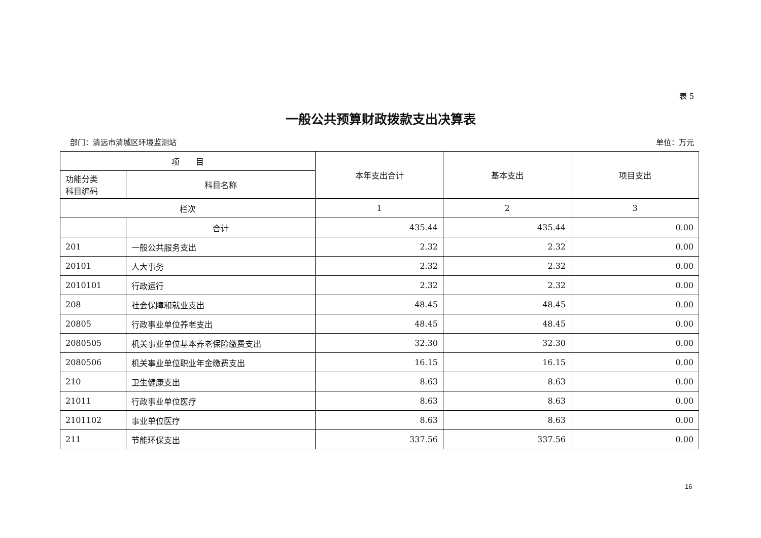表 5
一般公共预算财政拨款支出决算表
部门：清远市清城区环境监测站 单位：万元
| 项 目 | | 本年支出合计 | 基本支出 | 项目支出 |
| --- | --- | --- | --- | --- |
| 功能分类 科目编码 | 科目名称 | | | |
| 栏次 | | 1 | 2 | 3 |
| | 合计 | 435.44 | 435.44 | 0.00 |
| 201 | 一般公共服务支出 | 2.32 | 2.32 | 0.00 |
| 20101 | 人大事务 | 2.32 | 2.32 | 0.00 |
| 2010101 | 行政运行 | 2.32 | 2.32 | 0.00 |
| 208 | 社会保障和就业支出 | 48.45 | 48.45 | 0.00 |
| 20805 | 行政事业单位养老支出 | 48.45 | 48.45 | 0.00 |
| 2080505 | 机关事业单位基本养老保险缴费支出 | 32.30 | 32.30 | 0.00 |
| 2080506 | 机关事业单位职业年金缴费支出 | 16.15 | 16.15 | 0.00 |
| 210 | 卫生健康支出 | 8.63 | 8.63 | 0.00 |
| 21011 | 行政事业单位医疗 | 8.63 | 8.63 | 0.00 |
| 2101102 | 事业单位医疗 | 8.63 | 8.63 | 0.00 |
| 211 | 节能环保支出 | 337.56 | 337.56 | 0.00 |
16